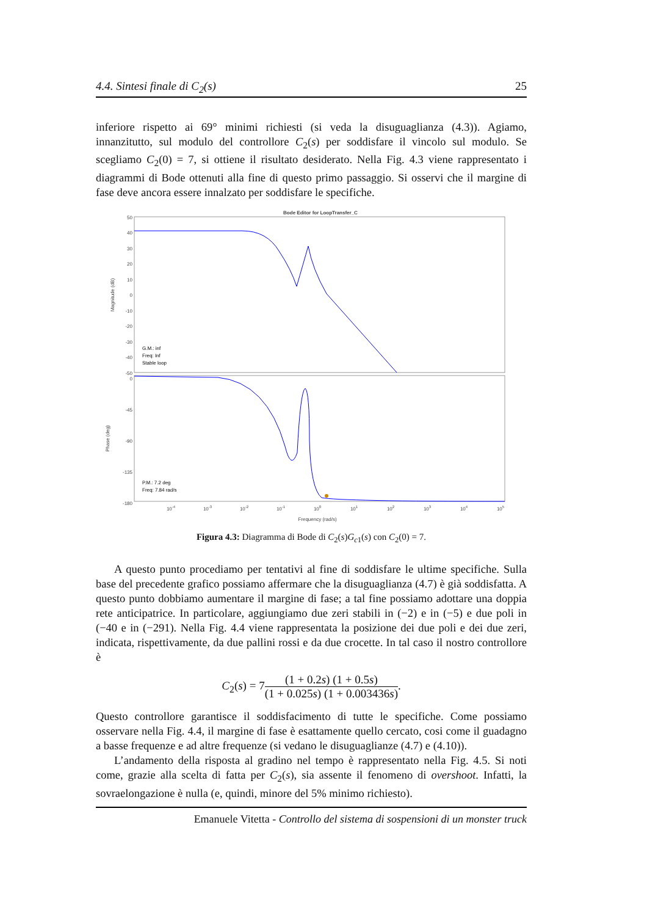4.4. Sintesi finale di C<sub>2</sub>(s) 25
inferiore rispetto ai 69° minimi richiesti (si veda la disuguaglianza (4.3)). Agiamo, innanzitutto, sul modulo del controllore C<sub>2</sub>(s) per soddisfare il vincolo sul modulo. Se scegliamo C<sub>2</sub>(0) = 7, si ottiene il risultato desiderato. Nella Fig. 4.3 viene rappresentato i diagrammi di Bode ottenuti alla fine di questo primo passaggio. Si osservi che il margine di fase deve ancora essere innalzato per soddisfare le specifiche.
Bode Editor for LoopTransfer_C
50
40
30
20
10
0
-10
-20
-30
-40
-50
0
-45
-90
-135
-180
Magnitude (dB)
Phase (deg)
G.M.: inf
Freq: Inf
Stable loop
P.M.: 7.2 deg
Freq: 7.84 rad/s
10-4
10-3
10-2
10-1
100
101
102
103
104
105
Frequency (rad/s)
Figura 4.3: Diagramma di Bode di C<sub>2</sub>(s)G<sub>c1</sub>(s) con C<sub>2</sub>(0) = 7.
A questo punto procediamo per tentativi al fine di soddisfare le ultime specifiche. Sulla base del precedente grafico possiamo affermare che la disuguaglianza (4.7) è già soddisfatta. A questo punto dobbiamo aumentare il margine di fase; a tal fine possiamo adottare una doppia rete anticipatrice. In particolare, aggiungiamo due zeri stabili in (−2) e in (−5) e due poli in (−40 e in (−291). Nella Fig. 4.4 viene rappresentata la posizione dei due poli e dei due zeri, indicata, rispettivamente, da due pallini rossi e da due crocette. In tal caso il nostro controllore è
C<sub>2</sub>(s) = 7(1 + 0.2s) (1 + 0.5s) (1 + 0.025s) (1 + 0.003436s).
Questo controllore garantisce il soddisfacimento di tutte le specifiche. Come possiamo osservare nella Fig. 4.4, il margine di fase è esattamente quello cercato, cosi come il guadagno a basse frequenze e ad altre frequenze (si vedano le disuguaglianze (4.7) e (4.10)).
L’andamento della risposta al gradino nel tempo è rappresentato nella Fig. 4.5. Si noti come, grazie alla scelta di fatta per C<sub>2</sub>(s), sia assente il fenomeno di overshoot. Infatti, la sovraelongazione è nulla (e, quindi, minore del 5% minimo richiesto).
Emanuele Vitetta - Controllo del sistema di sospensioni di un monster truck